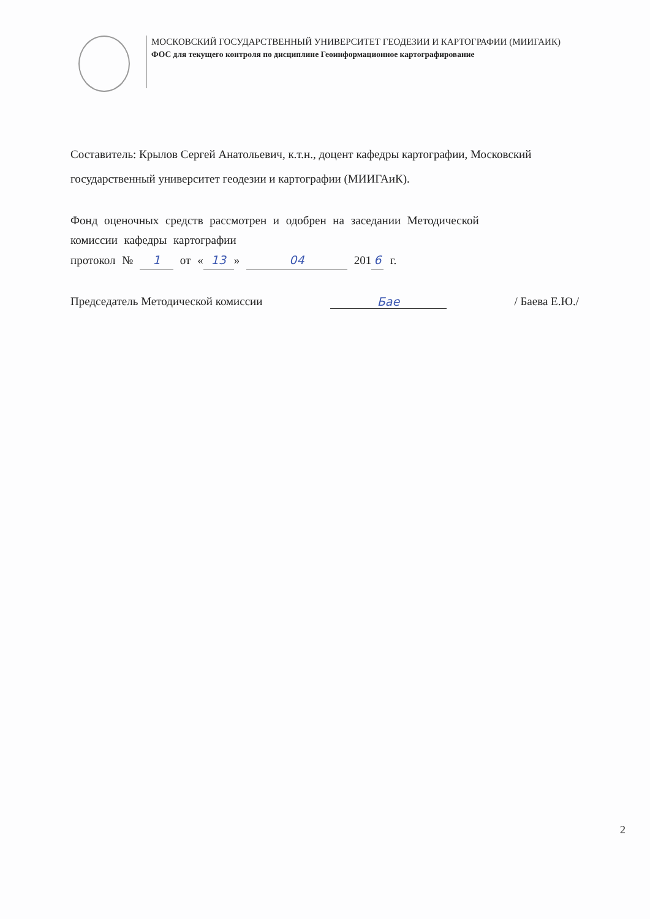МОСКОВСКИЙ ГОСУДАРСТВЕННЫЙ УНИВЕРСИТЕТ ГЕОДЕЗИИ И КАРТОГРАФИИ (МИИГАИК)
ФОС для текущего контроля по дисциплине Геоинформационное картографирование
Составитель: Крылов Сергей Анатольевич, к.т.н., доцент кафедры картографии, Московский государственный университет геодезии и картографии (МИИГАиК).
Фонд оценочных средств рассмотрен и одобрен на заседании Методической
комиссии кафедры картографии
протокол № 1 от « 13 » 04 201 6 г.
Председатель Методической комиссии Бае / Баева Е.Ю./
2